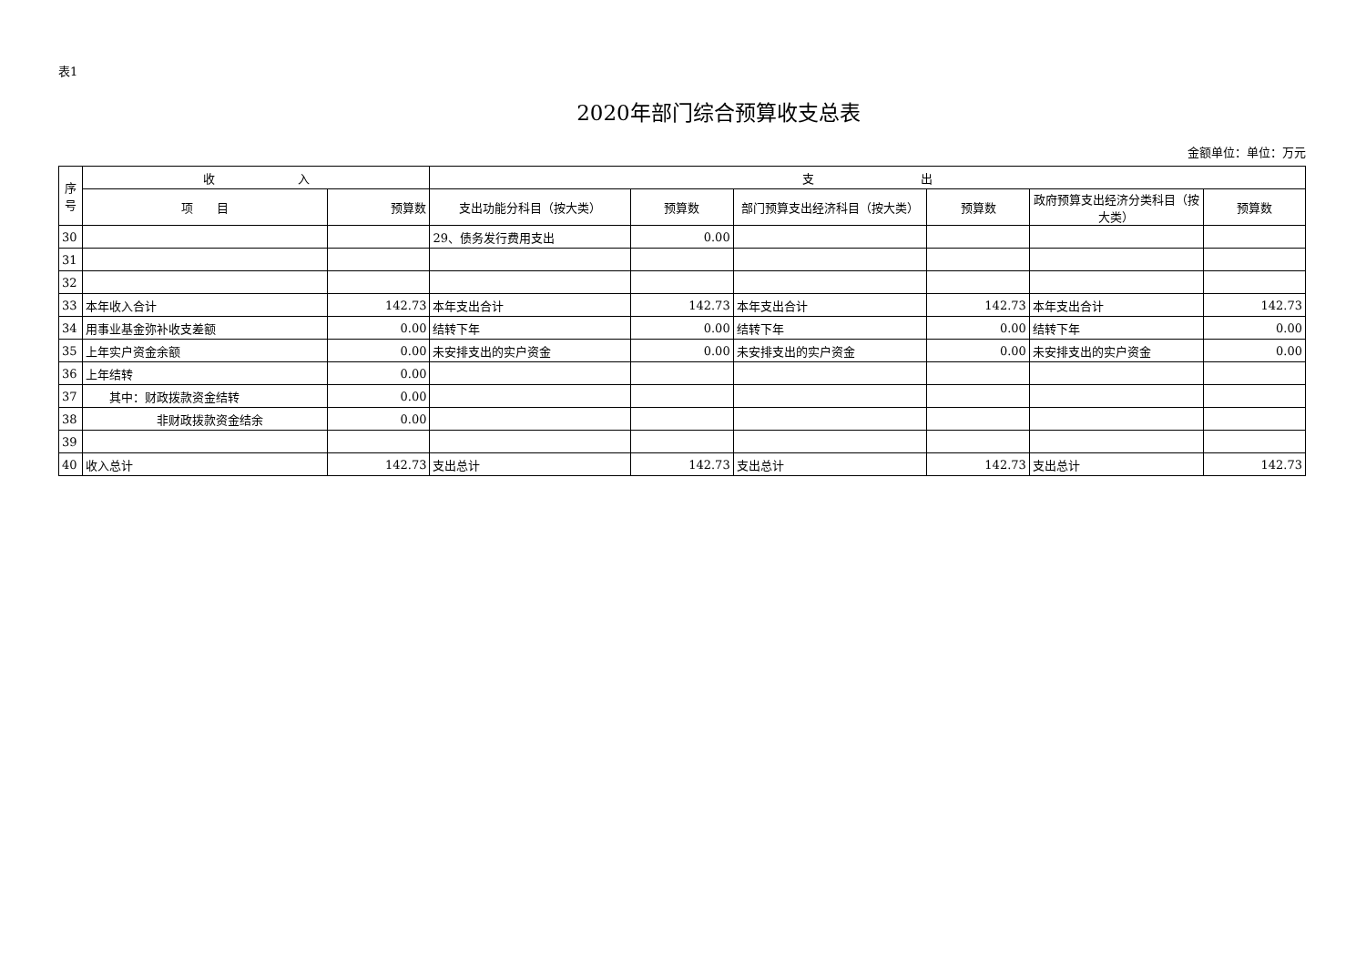表1
2020年部门综合预算收支总表
金额单位：单位：万元
| 序 号 | 收 入 | | 支 出 | | | | | |
| --- | --- | --- | --- | --- | --- | --- | --- | --- |
| | 项 目 | 预算数 | 支出功能分科目（按大类） | 预算数 | 部门预算支出经济科目（按大类） | 预算数 | 政府预算支出经济分类科目（按大类） | 预算数 |
| 30 | | | 29、债务发行费用支出 | 0.00 | | | | |
| 31 | | | | | | | | |
| 32 | | | | | | | | |
| 33 | 本年收入合计 | 142.73 | 本年支出合计 | 142.73 | 本年支出合计 | 142.73 | 本年支出合计 | 142.73 |
| 34 | 用事业基金弥补收支差额 | 0.00 | 结转下年 | 0.00 | 结转下年 | 0.00 | 结转下年 | 0.00 |
| 35 | 上年实户资金余额 | 0.00 | 未安排支出的实户资金 | 0.00 | 未安排支出的实户资金 | 0.00 | 未安排支出的实户资金 | 0.00 |
| 36 | 上年结转 | 0.00 | | | | | | |
| 37 | 其中：财政拨款资金结转 | 0.00 | | | | | | |
| 38 | 非财政拨款资金结余 | 0.00 | | | | | | |
| 39 | | | | | | | | |
| 40 | 收入总计 | 142.73 | 支出总计 | 142.73 | 支出总计 | 142.73 | 支出总计 | 142.73 |